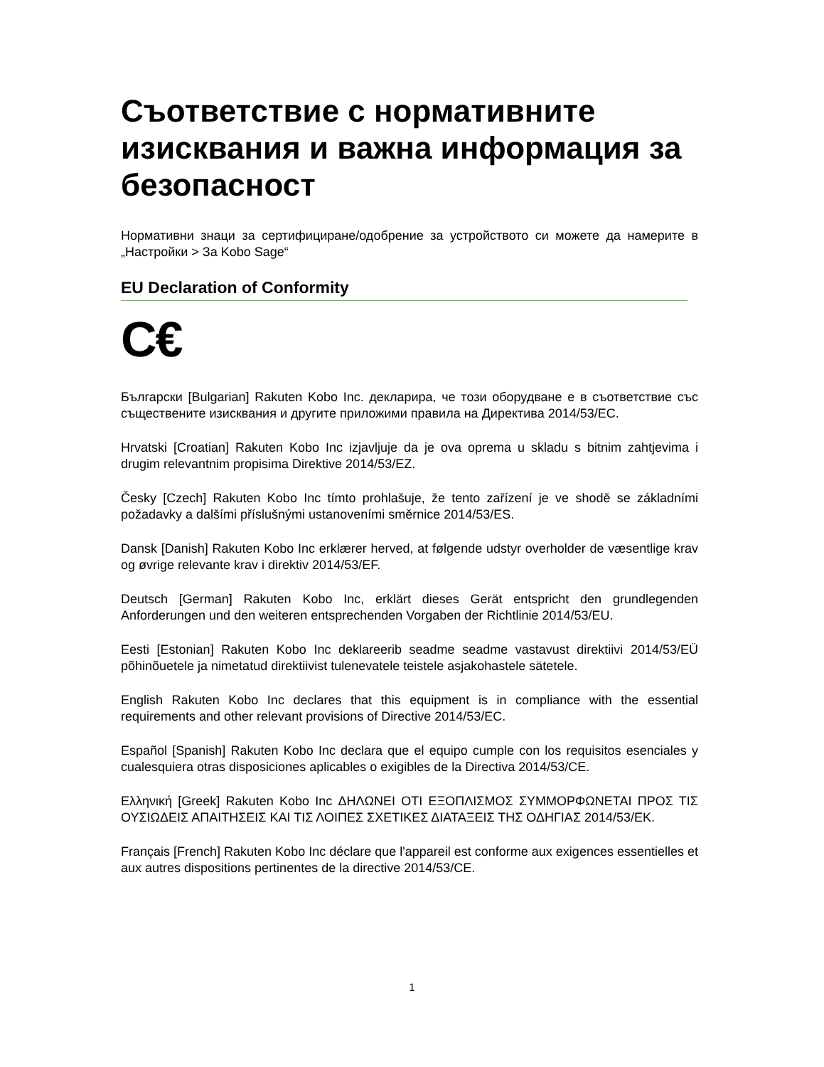Съответствие с нормативните изисквания и важна информация за безопасност
Нормативни знаци за сертифициране/одобрение за устройството си можете да намерите в „Настройки > За Kobo Sage“
EU Declaration of Conformity
C€
Български [Bulgarian] Rakuten Kobo Inc. декларира, че този оборудване е в съответствие със съществените изисквания и другите приложими правила на Директива 2014/53/ЕС.
Hrvatski [Croatian] Rakuten Kobo Inc izjavljuje da je ova oprema u skladu s bitnim zahtjevima i drugim relevantnim propisima Direktive 2014/53/EZ.
Česky [Czech] Rakuten Kobo Inc tímto prohlašuje, že tento zařízení je ve shodě se základními požadavky a dalšími příslušnými ustanoveními směrnice 2014/53/ES.
Dansk [Danish] Rakuten Kobo Inc erklærer herved, at følgende udstyr overholder de væsentlige krav og øvrige relevante krav i direktiv 2014/53/EF.
Deutsch [German] Rakuten Kobo Inc, erklärt dieses Gerät entspricht den grundlegenden Anforderungen und den weiteren entsprechenden Vorgaben der Richtlinie 2014/53/EU.
Eesti [Estonian] Rakuten Kobo Inc deklareerib seadme seadme vastavust direktiivi 2014/53/EÜ põhinõuetele ja nimetatud direktiivist tulenevatele teistele asjakohastele sätetele.
English Rakuten Kobo Inc declares that this equipment is in compliance with the essential requirements and other relevant provisions of Directive 2014/53/EC.
Español [Spanish] Rakuten Kobo Inc declara que el equipo cumple con los requisitos esenciales y cualesquiera otras disposiciones aplicables o exigibles de la Directiva 2014/53/CE.
Ελληνική [Greek] Rakuten Kobo Inc ΔΗΛΩΝΕΙ ΟΤΙ ΕΞΟΠΛΙΣΜΟΣ ΣΥΜΜΟΡΦΩΝΕΤΑΙ ΠΡΟΣ ΤΙΣ ΟΥΣΙΩΔΕΙΣ ΑΠΑΙΤΗΣΕΙΣ ΚΑΙ ΤΙΣ ΛΟΙΠΕΣ ΣΧΕΤΙΚΕΣ ΔΙΑΤΑΞΕΙΣ ΤΗΣ ΟΔΗΓΙΑΣ 2014/53/ΕΚ.
Français [French] Rakuten Kobo Inc déclare que l'appareil est conforme aux exigences essentielles et aux autres dispositions pertinentes de la directive 2014/53/CE.
1